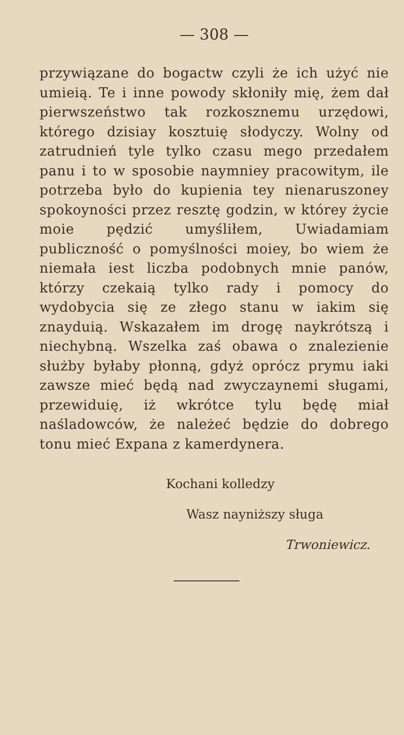— 308 —
przywiązane do bogactw czyli że ich użyć nie umieią. Te i inne powody skłoniły mię, żem dał pierwszeństwo tak rozkosznemu urzędowi, którego dzisiay kosztuię słodyczy. Wolny od zatrudnień tyle tylko czasu mego przedałem panu i to w sposobie naymniey pracowitym, ile potrzeba było do kupienia tey nienaruszoney spokoyności przez resztę godzin, w którey życie moie pędzić umyśliłem, Uwiadamiam publiczność o pomyślności moiey, bo wiem że niemała iest liczba podobnych mnie panów, którzy czekaią tylko rady i pomocy do wydobycia się ze złego stanu w iakim się znayduią. Wskazałem im drogę naykrótszą i niechybną. Wszelka zaś obawa o znalezienie służby byłaby płonną, gdyż oprócz prymu iaki zawsze mieć będą nad zwyczaynemi sługami, przewiduię, iż wkrótce tylu będę miał naśladowców, że należeć będzie do dobrego tonu mieć Expana z kamerdynera.
Kochani kolledzy
Wasz nayniższy sługa
Trwoniewicz.